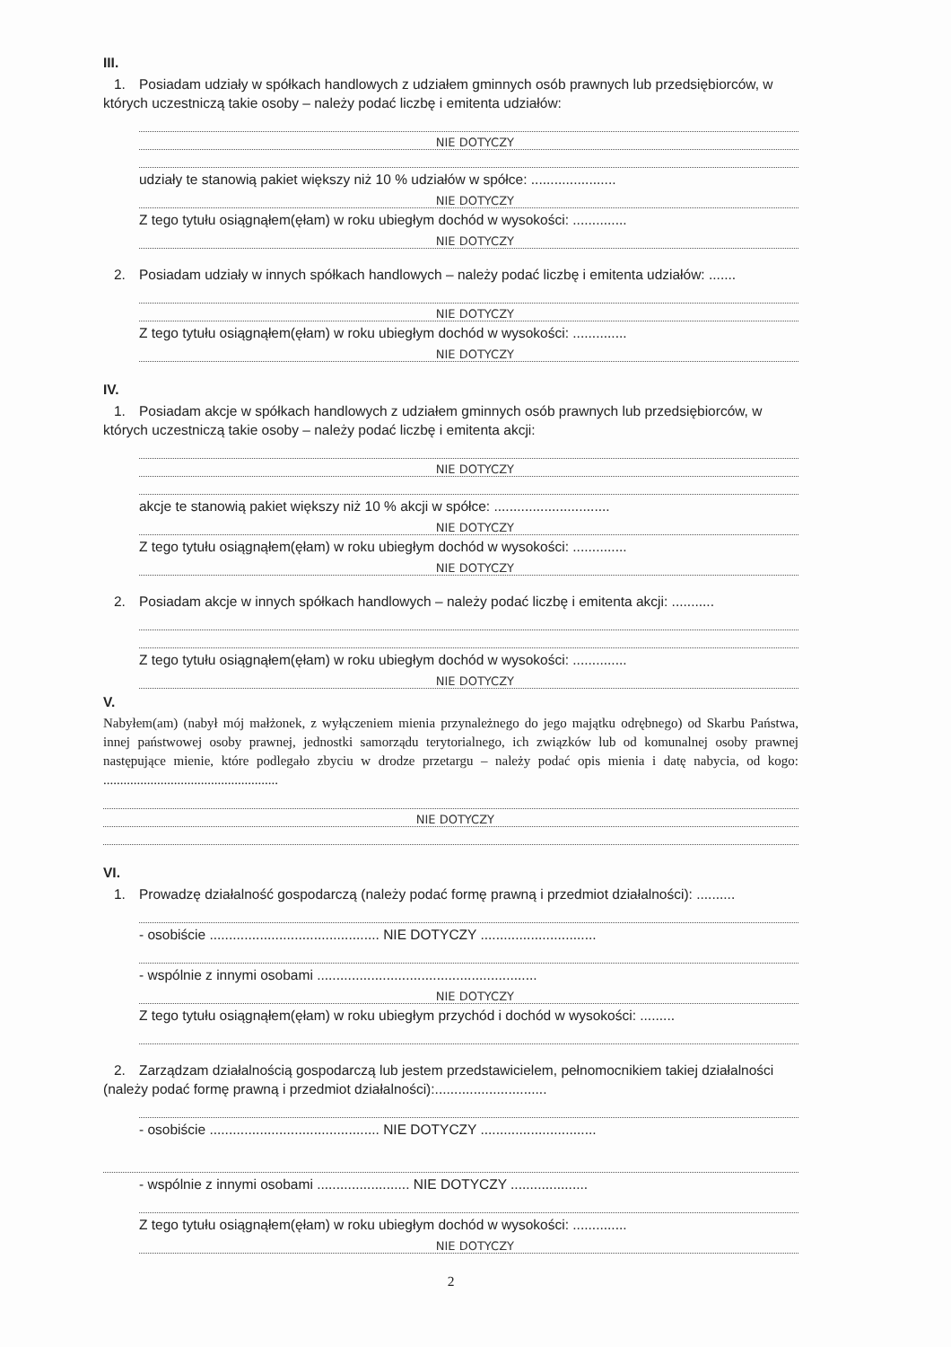III.
1. Posiadam udziały w spółkach handlowych z udziałem gminnych osób prawnych lub przedsiębiorców, w których uczestniczą takie osoby – należy podać liczbę i emitenta udziałów:
NIE DOTYCZY
udziały te stanowią pakiet większy niż 10 % udziałów w spółce: ......................
NIE DOTYCZY
Z tego tytułu osiągnąłem(ęłam) w roku ubiegłym dochód w wysokości: ..............
NIE DOTYCZY
2. Posiadam udziały w innych spółkach handlowych – należy podać liczbę i emitenta udziałów: .......
NIE DOTYCZY
Z tego tytułu osiągnąłem(ęłam) w roku ubiegłym dochód w wysokości: ..............
NIE DOTYCZY
IV.
1. Posiadam akcje w spółkach handlowych z udziałem gminnych osób prawnych lub przedsiębiorców, w których uczestniczą takie osoby – należy podać liczbę i emitenta akcji:
NIE DOTYCZY
akcje te stanowią pakiet większy niż 10 % akcji w spółce: ..............................
NIE DOTYCZY
Z tego tytułu osiągnąłem(ęłam) w roku ubiegłym dochód w wysokości: ..............
NIE DOTYCZY
2. Posiadam akcje w innych spółkach handlowych – należy podać liczbę i emitenta akcji: ...........
Z tego tytułu osiągnąłem(ęłam) w roku ubiegłym dochód w wysokości: ..............
NIE DOTYCZY
V.
Nabyłem(am) (nabył mój małżonek, z wyłączeniem mienia przynależnego do jego majątku odrębnego) od Skarbu Państwa, innej państwowej osoby prawnej, jednostki samorządu terytorialnego, ich związków lub od komunalnej osoby prawnej następujące mienie, które podlegało zbyciu w drodze przetargu – należy podać opis mienia i datę nabycia, od kogo: ....................................................
NIE DOTYCZY
VI.
1. Prowadzę działalność gospodarczą (należy podać formę prawną i przedmiot działalności): ..........
- osobiście ............................................ NIE DOTYCZY ..............................
- wspólnie z innymi osobami .........................................................
NIE DOTYCZY
Z tego tytułu osiągnąłem(ęłam) w roku ubiegłym przychód i dochód w wysokości: .........
2. Zarządzam działalnością gospodarczą lub jestem przedstawicielem, pełnomocnikiem takiej działalności (należy podać formę prawną i przedmiot działalności):.............................
- osobiście ............................................ NIE DOTYCZY ..............................
- wspólnie z innymi osobami ........................ NIE DOTYCZY ....................
Z tego tytułu osiągnąłem(ęłam) w roku ubiegłym dochód w wysokości: ..............
NIE DOTYCZY
2